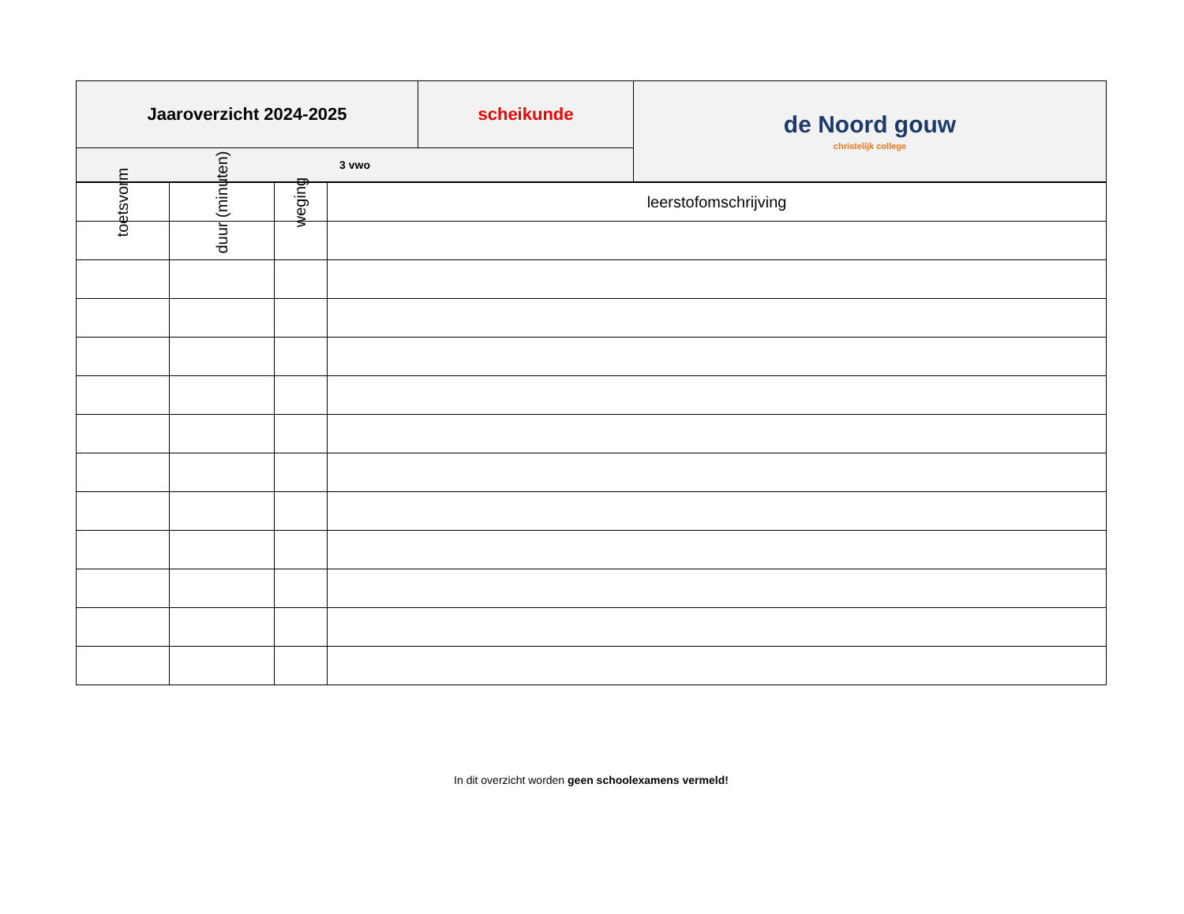| Jaaroverzicht 2024-2025 | scheikunde | de Noord gouw christelijk college |
| 3 vwo | | |
| toetsvorm | duur (minuten) | weging | leerstofomschrijving |
In dit overzicht worden geen schoolexamens vermeld!